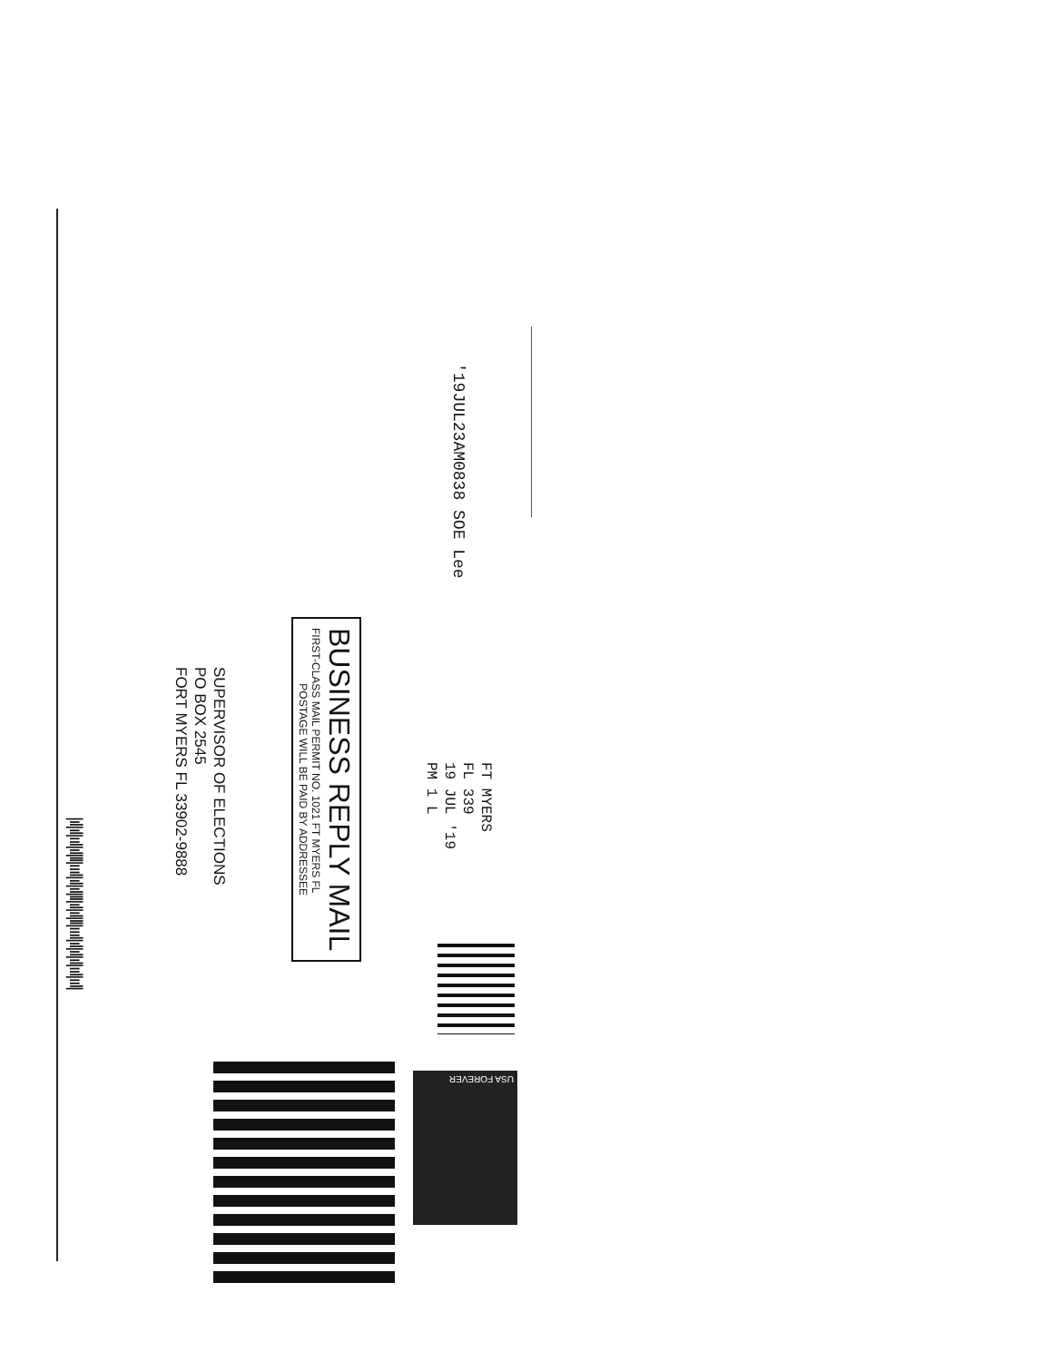'19JUL23AM0838 SOE Lee
FT MYERS
FL 339
19 JUL '19
PM 1 L
BUSINESS REPLY MAIL
FIRST-CLASS MAIL PERMIT NO. 1021 FT MYERS FL
POSTAGE WILL BE PAID BY ADDRESSEE
SUPERVISOR OF ELECTIONS
PO BOX 2545
FORT MYERS FL 33902-9888
|ıl|ıl|ııl|ıl|ll|ıııl|ıl|ıl|ll|ıl|ıl|ll|ıııl|ıl|ıl|ıl|ııl|ııl|
USA FOREVER